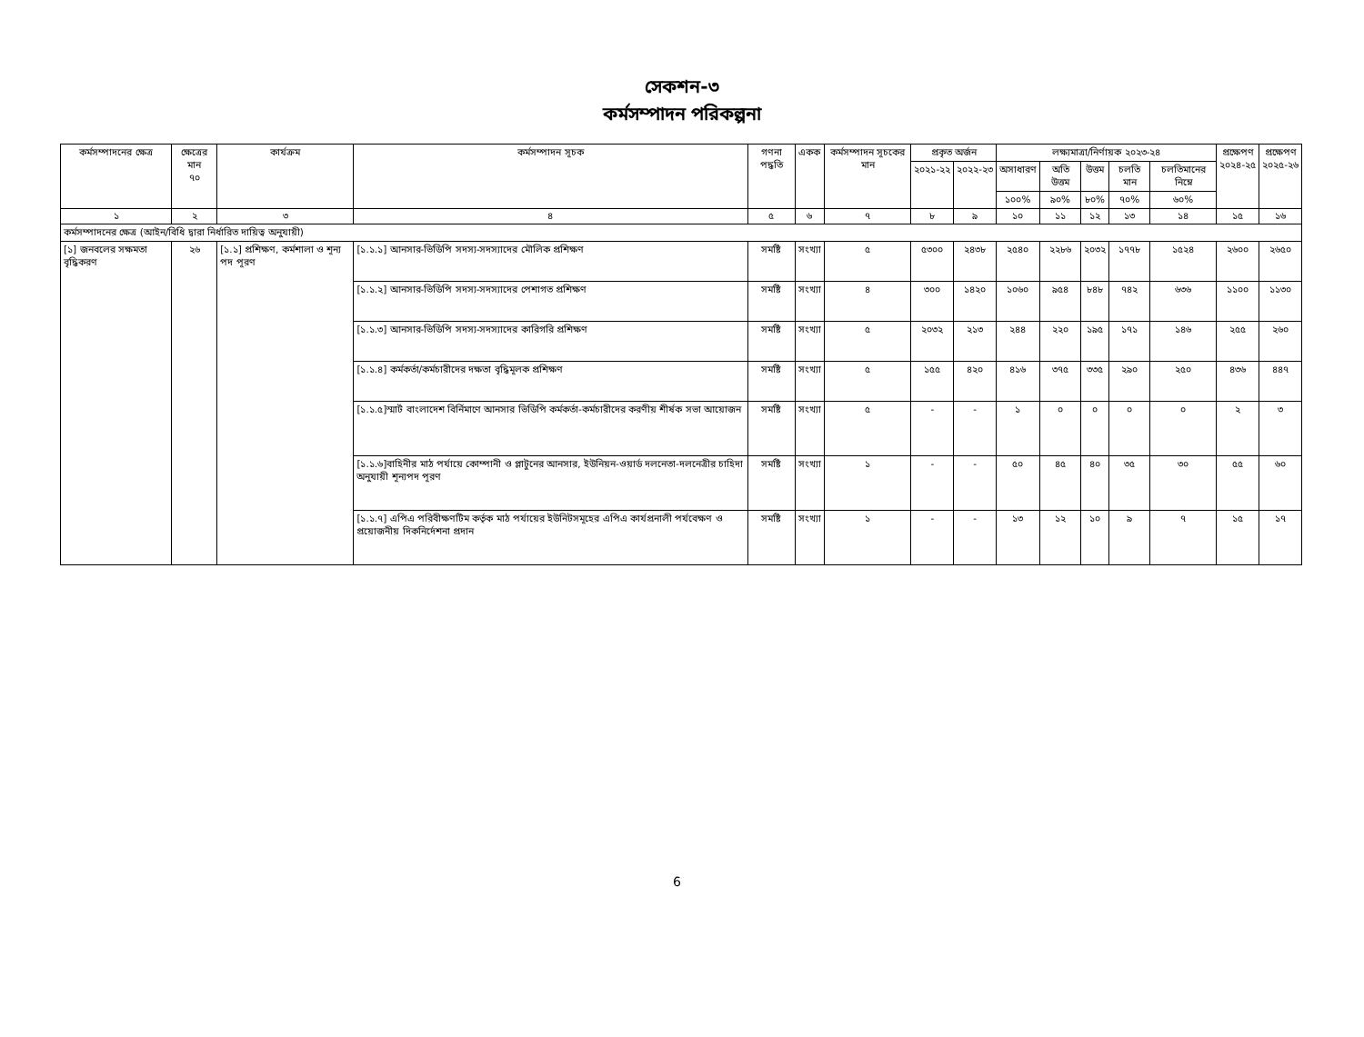সেকশন-৩
কর্মসম্পাদন পরিকল্পনা
| কর্মসম্পাদনের ক্ষেত্র | ক্ষেত্রের মান ৭০ | কার্যক্রম | কর্মসম্পাদন সূচক | গণনা পদ্ধতি | একক | কর্মসম্পাদন সূচকের মান | প্রকৃত অর্জন | | লক্ষ্যমাত্রা/নির্ণায়ক ২০২৩-২৪ | | | | | প্রক্ষেপণ ২০২৪-২৫ | প্রক্ষেপণ ২০২৫-২৬ |
| --- | --- | --- | --- | --- | --- | --- | --- | --- | --- | --- | --- | --- | --- | --- | --- |
| | | | | | | | ২০২১-২২ | ২০২২-২৩ | অসাধারণ | অতি উত্তম | উত্তম | চলতি মান | চলতিমানের নিম্নে | | |
| | | | | | | | | | ১০০% | ৯০% | ৮০% | ৭০% | ৬০% | | |
| ১ | ২ | ৩ | ৪ | ৫ | ৬ | ৭ | ৮ | ৯ | ১০ | ১১ | ১২ | ১৩ | ১৪ | ১৫ | ১৬ |
| কর্মসম্পাদনের ক্ষেত্র (আইন/বিধি দ্বারা নির্ধারিত দায়িত্ব অনুযায়ী) | | | | | | | | | | | | | | | |
| [১] জনবলের সক্ষমতা বৃদ্ধিকরণ | ২৬ | [১.১] প্রশিক্ষণ, কর্মশালা ও শূন্য পদ পূরণ | [১.১.১] আনসার-ভিডিপি সদস্য-সদস্যাদের মৌলিক প্রশিক্ষণ | সমষ্টি | সংখ্যা | ৫ | ৫৩০০ | ২৪৩৮ | ২৫৪০ | ২২৮৬ | ২০৩২ | ১৭৭৮ | ১৫২৪ | ২৬০০ | ২৬৫০ |
| | | | [১.১.২] আনসার-ভিডিপি সদস্য-সদস্যাদের পেশাগত প্রশিক্ষণ | সমষ্টি | সংখ্যা | ৪ | ৩০০ | ১৪২০ | ১০৬০ | ৯৫৪ | ৮৪৮ | ৭৪২ | ৬৩৬ | ১১০০ | ১১৩০ |
| | | | [১.১.৩] আনসার-ভিডিপি সদস্য-সদস্যাদের কারিগরি প্রশিক্ষণ | সমষ্টি | সংখ্যা | ৫ | ২০৩২ | ২১৩ | ২৪৪ | ২২০ | ১৯৫ | ১৭১ | ১৪৬ | ২৫৫ | ২৬০ |
| | | | [১.১.৪] কর্মকর্তা/কর্মচারীদের দক্ষতা বৃদ্ধিমূলক প্রশিক্ষণ | সমষ্টি | সংখ্যা | ৫ | ১৫৫ | ৪২০ | ৪১৬ | ৩৭৫ | ৩৩৫ | ২৯০ | ২৫০ | ৪৩৬ | ৪৪৭ |
| | | | [১.১.৫]স্মার্ট বাংলাদেশ বির্নিমাণে আনসার ভিডিপি কর্মকর্তা-কর্মচারীদের করণীয় শীর্ষক সভা আয়োজন | সমষ্টি | সংখ্যা | ৫ | - | - | ১ | ০ | ০ | ০ | ০ | ২ | ৩ |
| | | | [১.১.৬]বাহিনীর মাঠ পর্যায়ে কোম্পানী ও প্লাটুনের আনসার, ইউনিয়ন-ওয়ার্ড দলনেতা-দলনেত্রীর চাহিদা অনুযায়ী শূন্যপদ পূরণ | সমষ্টি | সংখ্যা | ১ | - | - | ৫০ | ৪৫ | ৪০ | ৩৫ | ৩০ | ৫৫ | ৬০ |
| | | | [১.১.৭] এপিএ পরিবীক্ষণটিম কর্তৃক মাঠ পর্যায়ের ইউনিটসমূহের এপিএ কার্যপ্রনালী পর্যবেক্ষণ ও প্রয়োজনীয় দিকনির্দেশনা প্রদান | সমষ্টি | সংখ্যা | ১ | - | - | ১৩ | ১২ | ১০ | ৯ | ৭ | ১৫ | ১৭ |
6